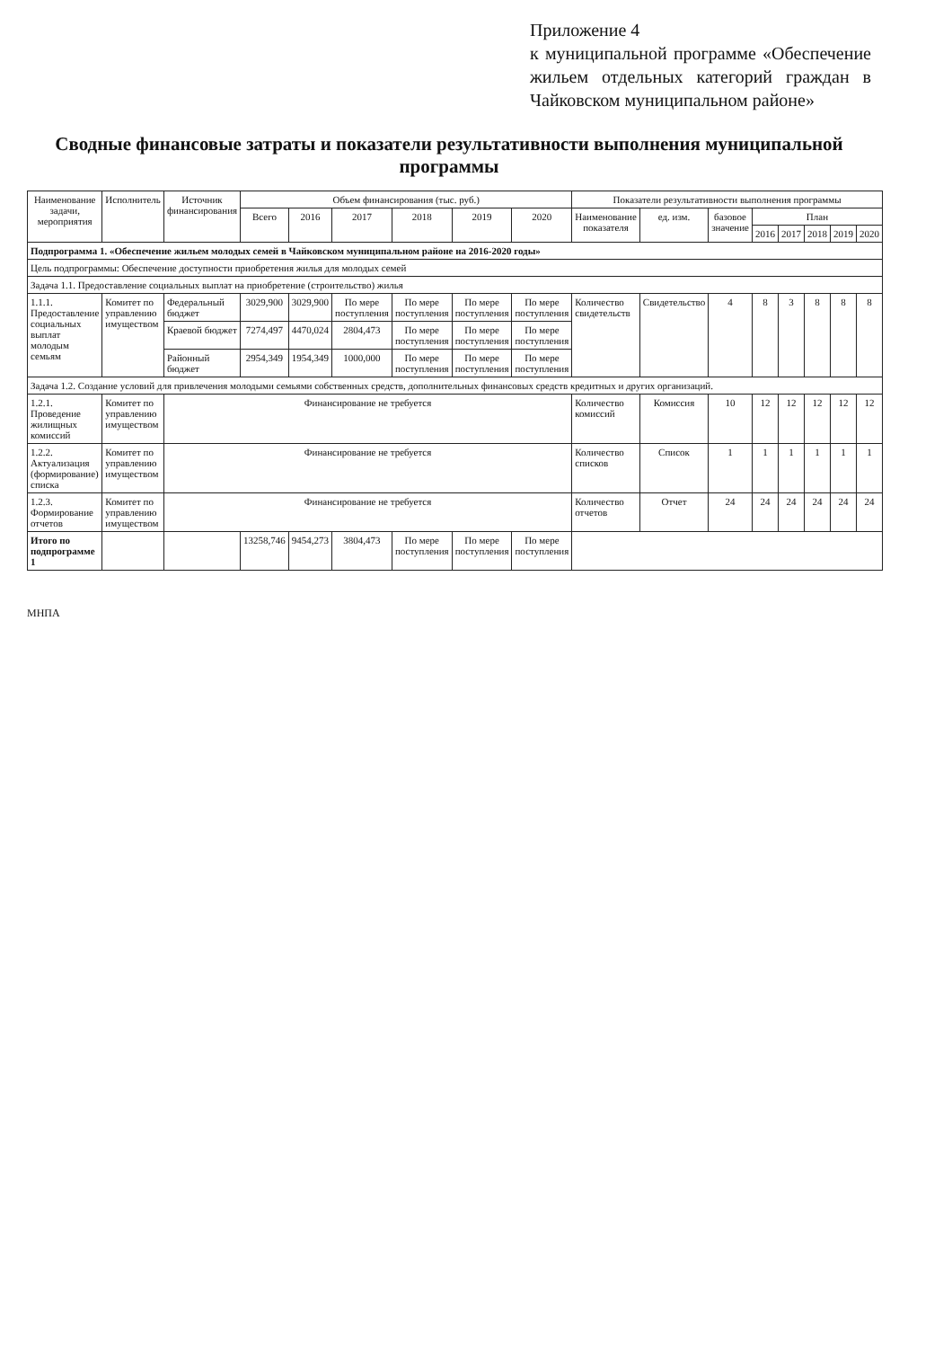Приложение 4
к муниципальной программе «Обеспечение жильем отдельных категорий граждан в Чайковском муниципальном районе»
Сводные финансовые затраты и показатели результативности выполнения муниципальной программы
| Наименование задачи, мероприятия | Исполнитель | Источник финансирования | Объем финансирования (тыс. руб.) | | | | | | Показатели результативности выполнения программы | | | | | | | |
| --- | --- | --- | --- | --- | --- | --- | --- | --- | --- | --- | --- | --- | --- | --- | --- | --- |
| | | | Всего | 2016 | 2017 | 2018 | 2019 | 2020 | Наименование показателя | ед. изм. | базовое значение | План | | | | |
| | | | | | | | | | | | | 2016 | 2017 | 2018 | 2019 | 2020 |
| Подпрограмма 1. «Обеспечение жильем молодых семей в Чайковском муниципальном районе на 2016-2020 годы» | | | | | | | | | | | | | | | | |
| Цель подпрограммы: Обеспечение доступности приобретения жилья для молодых семей | | | | | | | | | | | | | | | | |
| Задача 1.1. Предоставление социальных выплат на приобретение (строительство) жилья | | | | | | | | | | | | | | | | |
| 1.1.1. Предоставление социальных выплат молодым семьям | Комитет по управлению имуществом | Федеральный бюджет | 3029,900 | 3029,900 | По мере поступления | По мере поступления | По мере поступления | По мере поступления | Количество свидетельств | Свидетельство | 4 | 8 | 3 | 8 | 8 | 8 |
| | | Краевой бюджет | 7274,497 | 4470,024 | 2804,473 | По мере поступления | По мере поступления | По мере поступления | | | | | | | | |
| | | Районный бюджет | 2954,349 | 1954,349 | 1000,000 | По мере поступления | По мере поступления | По мере поступления | | | | | | | | |
| Задача 1.2. Создание условий для привлечения молодыми семьями собственных средств, дополнительных финансовых средств кредитных и других организаций. | | | | | | | | | | | | | | | | |
| 1.2.1. Проведение жилищных комиссий | Комитет по управлению имуществом | Финансирование не требуется | | | | | | | Количество комиссий | Комиссия | 10 | 12 | 12 | 12 | 12 | 12 |
| 1.2.2. Актуализация (формирование) списка | Комитет по управлению имуществом | Финансирование не требуется | | | | | | | Количество списков | Список | 1 | 1 | 1 | 1 | 1 | 1 |
| 1.2.3. Формирование отчетов | Комитет по управлению имуществом | Финансирование не требуется | | | | | | | Количество отчетов | Отчет | 24 | 24 | 24 | 24 | 24 | 24 |
| Итого по подпрограмме 1 | | | 13258,746 | 9454,273 | 3804,473 | По мере поступления | По мере поступления | По мере поступления | | | | | | | | |
МНПА